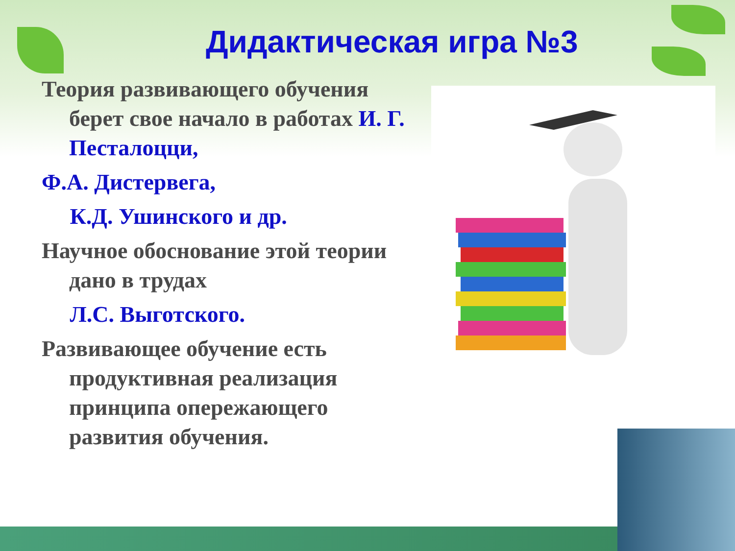Дидактическая игра №3
Теория развивающего обучения берет свое начало в работах И. Г. Песталоцци,
Ф.А. Дистервега,
К.Д. Ушинского и др.
Научное обоснование этой теории дано в трудах
Л.С. Выготского.
Развивающее обучение есть продуктивная реализация принципа опережающего развития обучения.